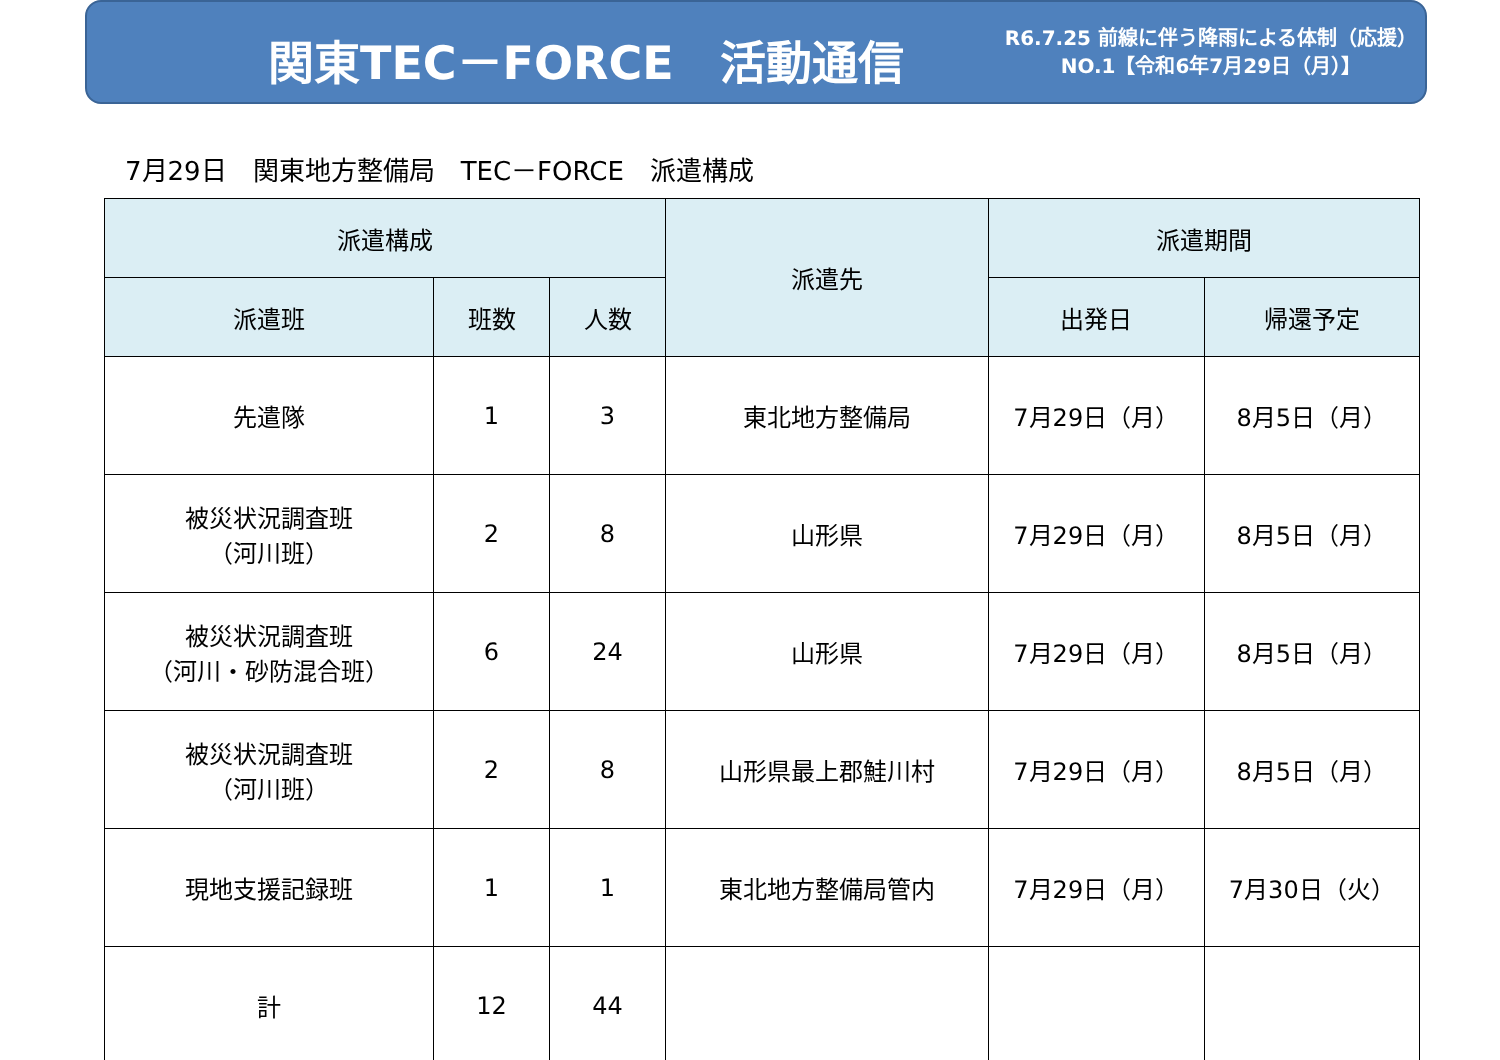関東TEC－FORCE　活動通信
R6.7.25 前線に伴う降雨による体制（応援）
NO.1【令和6年7月29日（月）】
7月29日　関東地方整備局　TEC－FORCE　派遣構成
| 派遣構成 | | | 派遣先 | 派遣期間 | |
| --- | --- | --- | --- | --- | --- |
| 派遣班 | 班数 | 人数 | | 出発日 | 帰還予定 |
| 先遣隊 | 1 | 3 | 東北地方整備局 | 7月29日（月） | 8月5日（月） |
| 被災状況調査班 （河川班） | 2 | 8 | 山形県 | 7月29日（月） | 8月5日（月） |
| 被災状況調査班 （河川・砂防混合班） | 6 | 24 | 山形県 | 7月29日（月） | 8月5日（月） |
| 被災状況調査班 （河川班） | 2 | 8 | 山形県最上郡鮭川村 | 7月29日（月） | 8月5日（月） |
| 現地支援記録班 | 1 | 1 | 東北地方整備局管内 | 7月29日（月） | 7月30日（火） |
| 計 | 12 | 44 | | | |